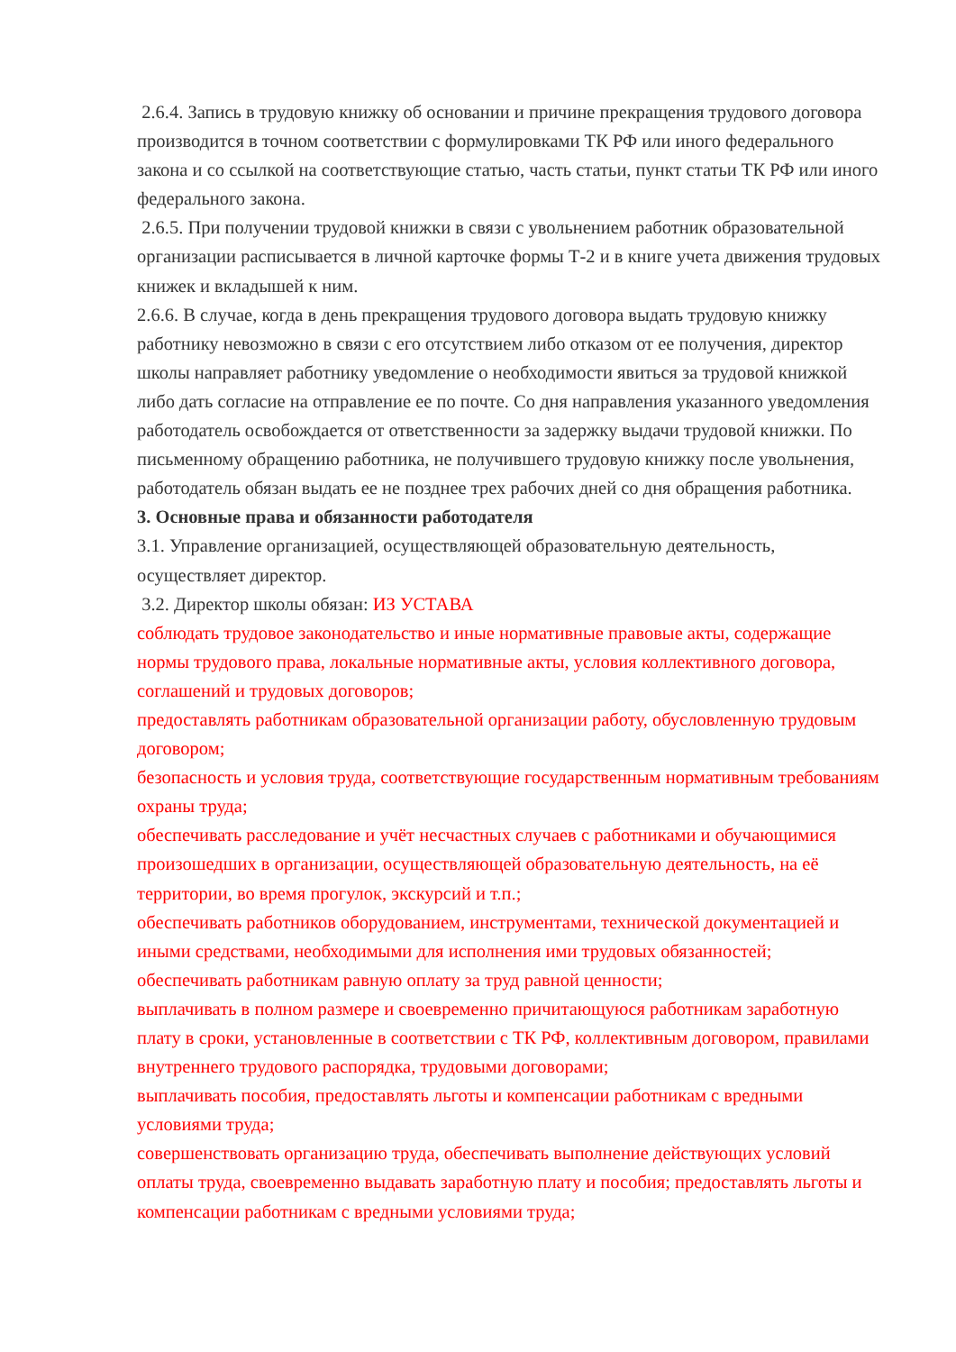2.6.4. Запись в трудовую книжку об основании и причине прекращения трудового договора производится в точном соответствии с формулировками ТК РФ или иного федерального закона и со ссылкой на соответствующие статью, часть статьи, пункт статьи ТК РФ или иного федерального закона.
2.6.5. При получении трудовой книжки в связи с увольнением работник образовательной организации расписывается в личной карточке формы Т-2 и в книге учета движения трудовых книжек и вкладышей к ним.
2.6.6. В случае, когда в день прекращения трудового договора выдать трудовую книжку работнику невозможно в связи с его отсутствием либо отказом от ее получения, директор школы направляет работнику уведомление о необходимости явиться за трудовой книжкой либо дать согласие на отправление ее по почте. Со дня направления указанного уведомления работодатель освобождается от ответственности за задержку выдачи трудовой книжки. По письменному обращению работника, не получившего трудовую книжку после увольнения, работодатель обязан выдать ее не позднее трех рабочих дней со дня обращения работника.
3. Основные права и обязанности работодателя
3.1. Управление организацией, осуществляющей образовательную деятельность, осуществляет директор.
3.2. Директор школы обязан: ИЗ УСТАВА
соблюдать трудовое законодательство и иные нормативные правовые акты, содержащие нормы трудового права, локальные нормативные акты, условия коллективного договора, соглашений и трудовых договоров;
предоставлять работникам образовательной организации работу, обусловленную трудовым договором;
безопасность и условия труда, соответствующие государственным нормативным требованиям охраны труда;
обеспечивать расследование и учёт несчастных случаев с работниками и обучающимися произошедших в организации, осуществляющей образовательную деятельность, на её территории, во время прогулок, экскурсий и т.п.;
обеспечивать работников оборудованием, инструментами, технической документацией и иными средствами, необходимыми для исполнения ими трудовых обязанностей;
обеспечивать работникам равную оплату за труд равной ценности;
выплачивать в полном размере и своевременно причитающуюся работникам заработную плату в сроки, установленные в соответствии с ТК РФ, коллективным договором, правилами внутреннего трудового распорядка, трудовыми договорами;
выплачивать пособия, предоставлять льготы и компенсации работникам с вредными условиями труда;
совершенствовать организацию труда, обеспечивать выполнение действующих условий оплаты труда, своевременно выдавать заработную плату и пособия; предоставлять льготы и компенсации работникам с вредными условиями труда;